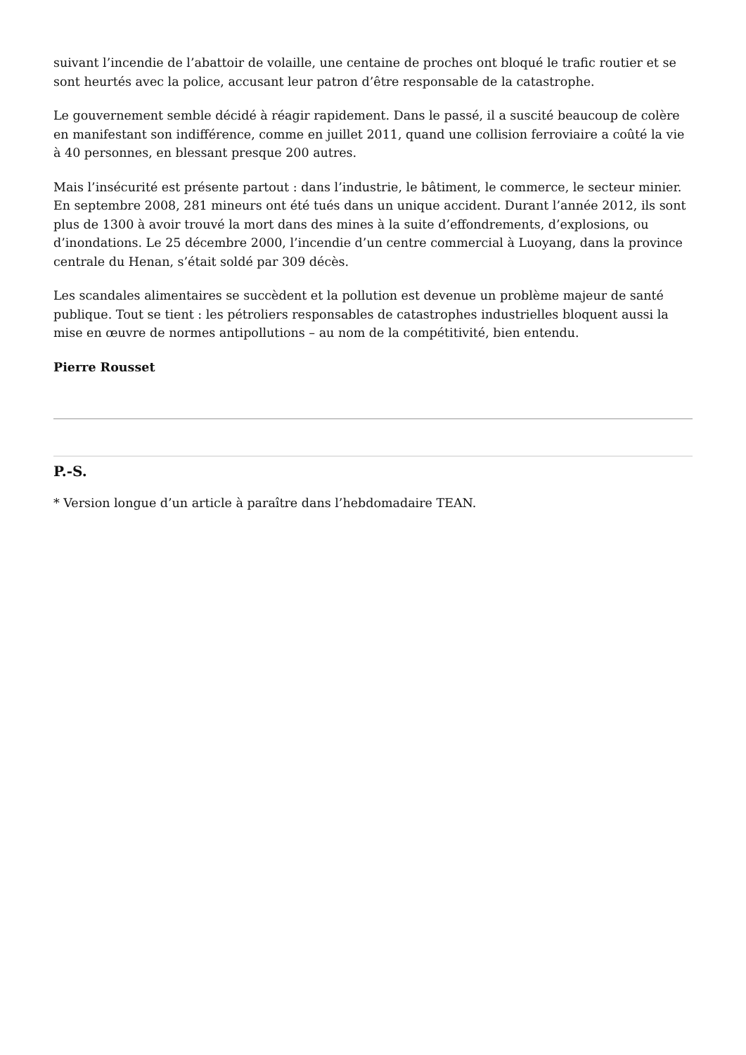suivant l’incendie de l’abattoir de volaille, une centaine de proches ont bloqué le trafic routier et se sont heurtés avec la police, accusant leur patron d’être responsable de la catastrophe.
Le gouvernement semble décidé à réagir rapidement. Dans le passé, il a suscité beaucoup de colère en manifestant son indifférence, comme en juillet 2011, quand une collision ferroviaire a coûté la vie à 40 personnes, en blessant presque 200 autres.
Mais l’insécurité est présente partout : dans l’industrie, le bâtiment, le commerce, le secteur minier. En septembre 2008, 281 mineurs ont été tués dans un unique accident. Durant l’année 2012, ils sont plus de 1300 à avoir trouvé la mort dans des mines à la suite d’effondrements, d’explosions, ou d’inondations. Le 25 décembre 2000, l’incendie d’un centre commercial à Luoyang, dans la province centrale du Henan, s’était soldé par 309 décès.
Les scandales alimentaires se succèdent et la pollution est devenue un problème majeur de santé publique. Tout se tient : les pétroliers responsables de catastrophes industrielles bloquent aussi la mise en œuvre de normes antipollutions – au nom de la compétitivité, bien entendu.
Pierre Rousset
P.-S.
* Version longue d’un article à paraître dans l’hebdomadaire TEAN.